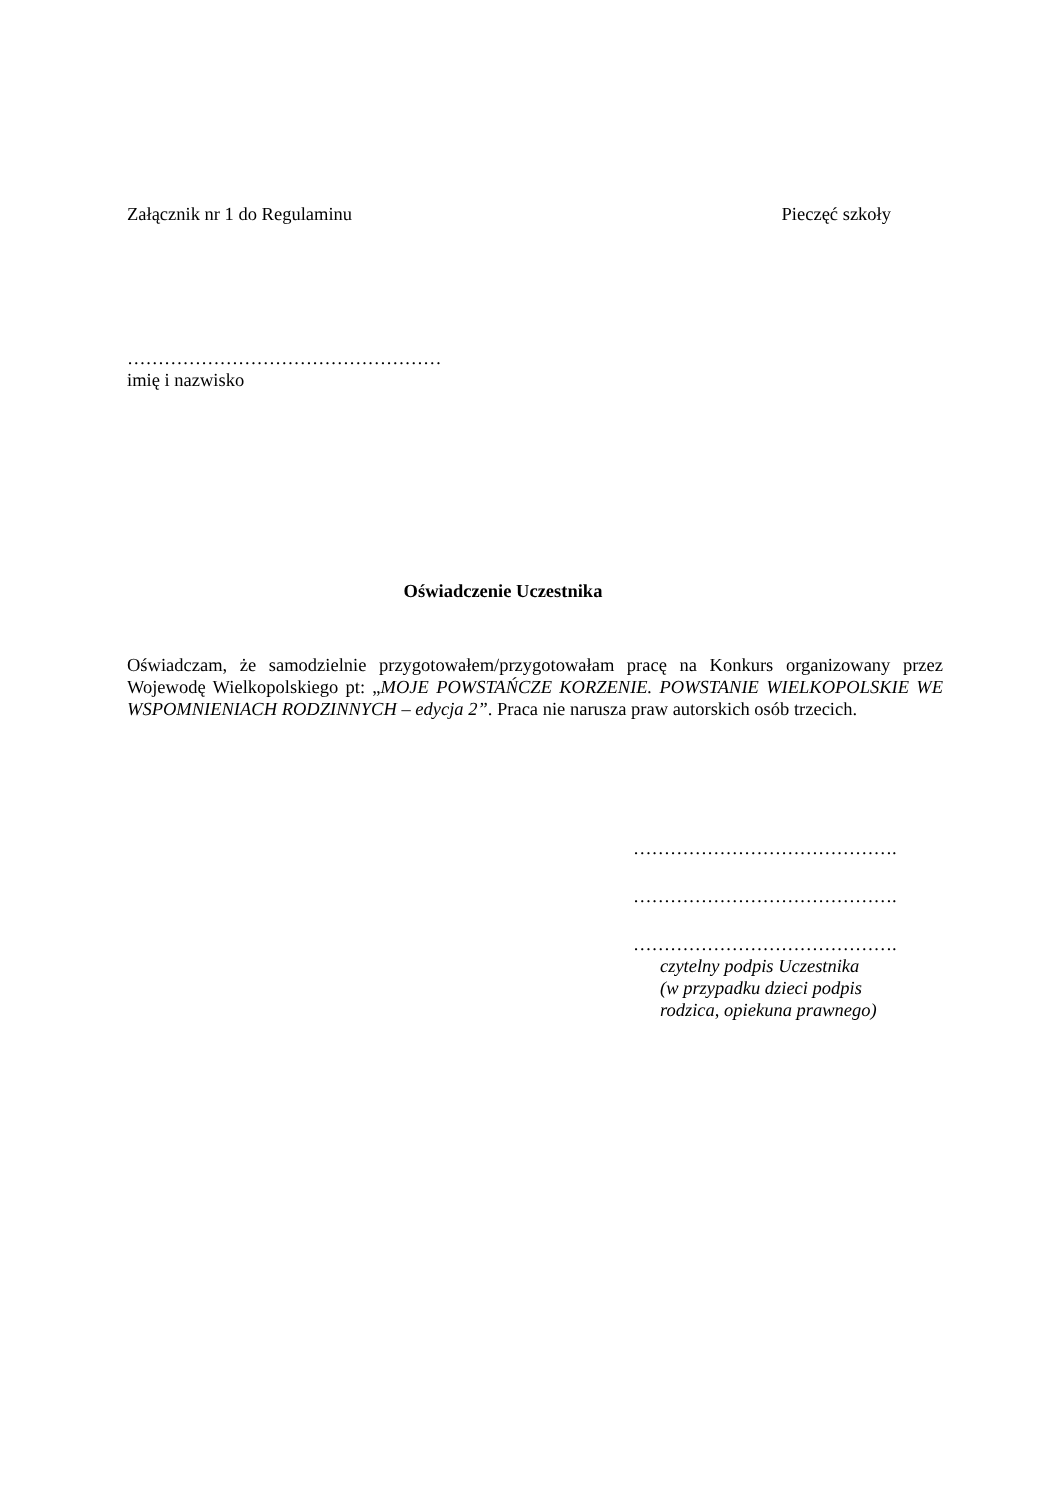Załącznik nr 1 do Regulaminu Pieczęć szkoły
……………………………………………
imię i nazwisko
Oświadczenie Uczestnika
Oświadczam, że samodzielnie przygotowałem/przygotowałam pracę na Konkurs organizowany przez Wojewodę Wielkopolskiego pt: „MOJE POWSTAŃCZE KORZENIE. POWSTANIE WIELKOPOLSKIE WE WSPOMNIENIACH RODZINNYCH – edycja 2”. Praca nie narusza praw autorskich osób trzecich.
…………………………………….
…………………………………….
…………………………………….
czytelny podpis Uczestnika
(w przypadku dzieci podpis
rodzica, opiekuna prawnego)